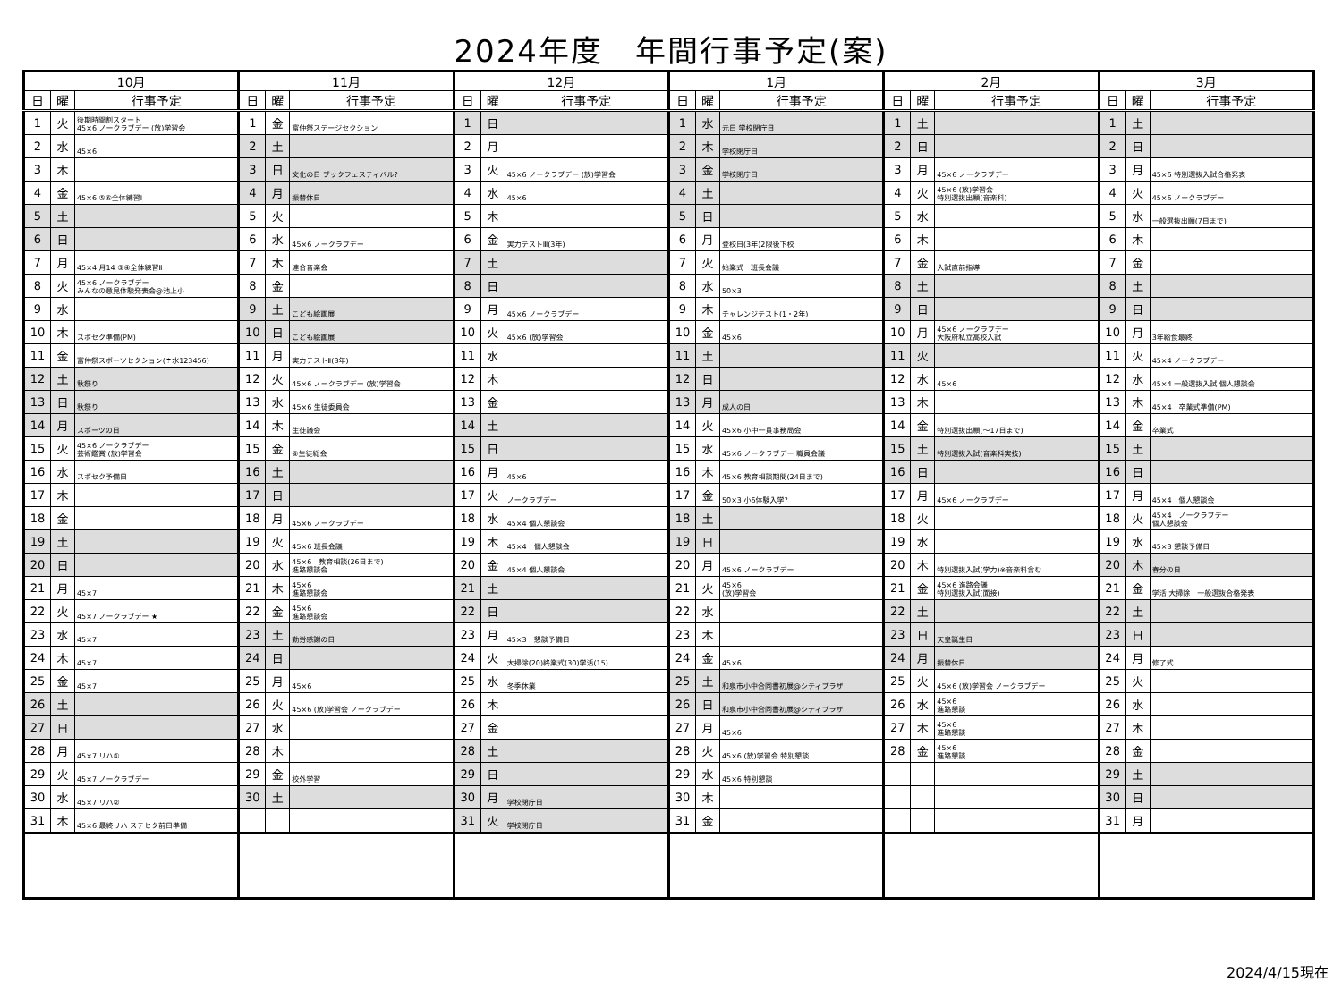2024年度　年間行事予定(案)
| 10月 | | | 11月 | | | 12月 | | | 1月 | | | 2月 | | | 3月 | | |
| --- | --- | --- | --- | --- | --- | --- | --- | --- | --- | --- | --- | --- | --- | --- | --- | --- | --- |
| 日 | 曜 | 行事予定 | 日 | 曜 | 行事予定 | 日 | 曜 | 行事予定 | 日 | 曜 | 行事予定 | 日 | 曜 | 行事予定 | 日 | 曜 | 行事予定 |
| 1 | 火 | 後期時間割スタート 45×6 ノークラブデー (放)学習会 | 1 | 金 | 富仲祭ステージセクション | 1 | 日 | | 1 | 水 | 元日 学校閉庁日 | 1 | 土 | | 1 | 土 | |
| 2 | 水 | 45×6 | 2 | 土 | | 2 | 月 | | 2 | 木 | 学校閉庁日 | 2 | 日 | | 2 | 日 | |
| 3 | 木 | | 3 | 日 | 文化の日 ブックフェスティバル? | 3 | 火 | 45×6 ノークラブデー (放)学習会 | 3 | 金 | 学校閉庁日 | 3 | 月 | 45×6 ノークラブデー | 3 | 月 | 45×6 特別選抜入試合格発表 |
| 4 | 金 | 45×6 ⑤⑥全体練習Ⅰ | 4 | 月 | 振替休日 | 4 | 水 | 45×6 | 4 | 土 | | 4 | 火 | 45×6 (放)学習会 特別選抜出願(音楽科) | 4 | 火 | 45×6 ノークラブデー |
| 5 | 土 | | 5 | 火 | | 5 | 木 | | 5 | 日 | | 5 | 水 | | 5 | 水 | 一般選抜出願(7日まで) |
| 6 | 日 | | 6 | 水 | 45×6 ノークラブデー | 6 | 金 | 実力テストⅢ(3年) | 6 | 月 | 登校日(3年)2限後下校 | 6 | 木 | | 6 | 木 | |
| 7 | 月 | 45×4 月14 ③④全体練習Ⅱ | 7 | 木 | 連合音楽会 | 7 | 土 | | 7 | 火 | 始業式 班長会議 | 7 | 金 | 入試直前指導 | 7 | 金 | |
| 8 | 火 | 45×6 ノークラブデー みんなの意見体験発表会@池上小 | 8 | 金 | | 8 | 日 | | 8 | 水 | 50×3 | 8 | 土 | | 8 | 土 | |
| 9 | 水 | | 9 | 土 | こども絵画展 | 9 | 月 | 45×6 ノークラブデー | 9 | 木 | チャレンジテスト(1・2年) | 9 | 日 | | 9 | 日 | |
| 10 | 木 | スポセク準備(PM) | 10 | 日 | こども絵画展 | 10 | 火 | 45×6 (放)学習会 | 10 | 金 | 45×6 | 10 | 月 | 45×6 ノークラブデー 大阪府私立高校入試 | 10 | 月 | 3年給食最終 |
| 11 | 金 | 富仲祭スポーツセクション(☂水123456) | 11 | 月 | 実力テストⅡ(3年) | 11 | 水 | | 11 | 土 | | 11 | 火 | | 11 | 火 | 45×4 ノークラブデー |
| 12 | 土 | 秋祭り | 12 | 火 | 45×6 ノークラブデー (放)学習会 | 12 | 木 | | 12 | 日 | | 12 | 水 | 45×6 | 12 | 水 | 45×4 一般選抜入試 個人懇談会 |
| 13 | 日 | 秋祭り | 13 | 水 | 45×6 生徒委員会 | 13 | 金 | | 13 | 月 | 成人の日 | 13 | 木 | | 13 | 木 | 45×4 卒業式準備(PM) |
| 14 | 月 | スポーツの日 | 14 | 木 | 生徒議会 | 14 | 土 | | 14 | 火 | 45×6 小中一貫事務局会 | 14 | 金 | 特別選抜出願(～17日まで) | 14 | 金 | 卒業式 |
| 15 | 火 | 45×6 ノークラブデー 芸術鑑賞 (放)学習会 | 15 | 金 | ⑥生徒総会 | 15 | 日 | | 15 | 水 | 45×6 ノークラブデー 職員会議 | 15 | 土 | 特別選抜入試(音楽科実技) | 15 | 土 | |
| 16 | 水 | スポセク予備日 | 16 | 土 | | 16 | 月 | 45×6 | 16 | 木 | 45×6 教育相談期間(24日まで) | 16 | 日 | | 16 | 日 | |
| 17 | 木 | | 17 | 日 | | 17 | 火 | ノークラブデー | 17 | 金 | 50×3 小6体験入学? | 17 | 月 | 45×6 ノークラブデー | 17 | 月 | 45×4 個人懇談会 |
| 18 | 金 | | 18 | 月 | 45×6 ノークラブデー | 18 | 水 | 45×4 個人懇談会 | 18 | 土 | | 18 | 火 | | 18 | 火 | 45×4 ノークラブデー 個人懇談会 |
| 19 | 土 | | 19 | 火 | 45×6 班長会議 | 19 | 木 | 45×4 個人懇談会 | 19 | 日 | | 19 | 水 | | 19 | 水 | 45×3 懇談予備日 |
| 20 | 日 | | 20 | 水 | 45×6 教育相談(26日まで) 進路懇談会 | 20 | 金 | 45×4 個人懇談会 | 20 | 月 | 45×6 ノークラブデー | 20 | 木 | 特別選抜入試(学力)※音楽科含む | 20 | 木 | 春分の日 |
| 21 | 月 | 45×7 | 21 | 木 | 45×6 進路懇談会 | 21 | 土 | | 21 | 火 | 45×6 (放)学習会 | 21 | 金 | 45×6 進路会議 特別選抜入試(面接) | 21 | 金 | 学活 大掃除 一般選抜合格発表 |
| 22 | 火 | 45×7 ノークラブデー ★ | 22 | 金 | 45×6 進路懇談会 | 22 | 日 | | 22 | 水 | | 22 | 土 | | 22 | 土 | |
| 23 | 水 | 45×7 | 23 | 土 | 勤労感謝の日 | 23 | 月 | 45×3 懇談予備日 | 23 | 木 | | 23 | 日 | 天皇誕生日 | 23 | 日 | |
| 24 | 木 | 45×7 | 24 | 日 | | 24 | 火 | 大掃除(20)終業式(30)学活(15) | 24 | 金 | 45×6 | 24 | 月 | 振替休日 | 24 | 月 | 修了式 |
| 25 | 金 | 45×7 | 25 | 月 | 45×6 | 25 | 水 | 冬季休業 | 25 | 土 | 和泉市小中合同書初展@シティプラザ | 25 | 火 | 45×6 (放)学習会 ノークラブデー | 25 | 火 | |
| 26 | 土 | | 26 | 火 | 45×6 (放)学習会 ノークラブデー | 26 | 木 | | 26 | 日 | 和泉市小中合同書初展@シティプラザ | 26 | 水 | 45×6 進路懇談 | 26 | 水 | |
| 27 | 日 | | 27 | 水 | | 27 | 金 | | 27 | 月 | 45×6 | 27 | 木 | 45×6 進路懇談 | 27 | 木 | |
| 28 | 月 | 45×7 リハ① | 28 | 木 | | 28 | 土 | | 28 | 火 | 45×6 (放)学習会 特別懇談 | 28 | 金 | 45×6 進路懇談 | 28 | 金 | |
| 29 | 火 | 45×7 ノークラブデー | 29 | 金 | 校外学習 | 29 | 日 | | 29 | 水 | 45×6 特別懇談 | | | | 29 | 土 | |
| 30 | 水 | 45×7 リハ② | 30 | 土 | | 30 | 月 | 学校閉庁日 | 30 | 木 | | | | | 30 | 日 | |
| 31 | 木 | 45×6 最終リハ ステセク前日準備 | | | | 31 | 火 | 学校閉庁日 | 31 | 金 | | | | | 31 | 月 | |
2024/4/15現在